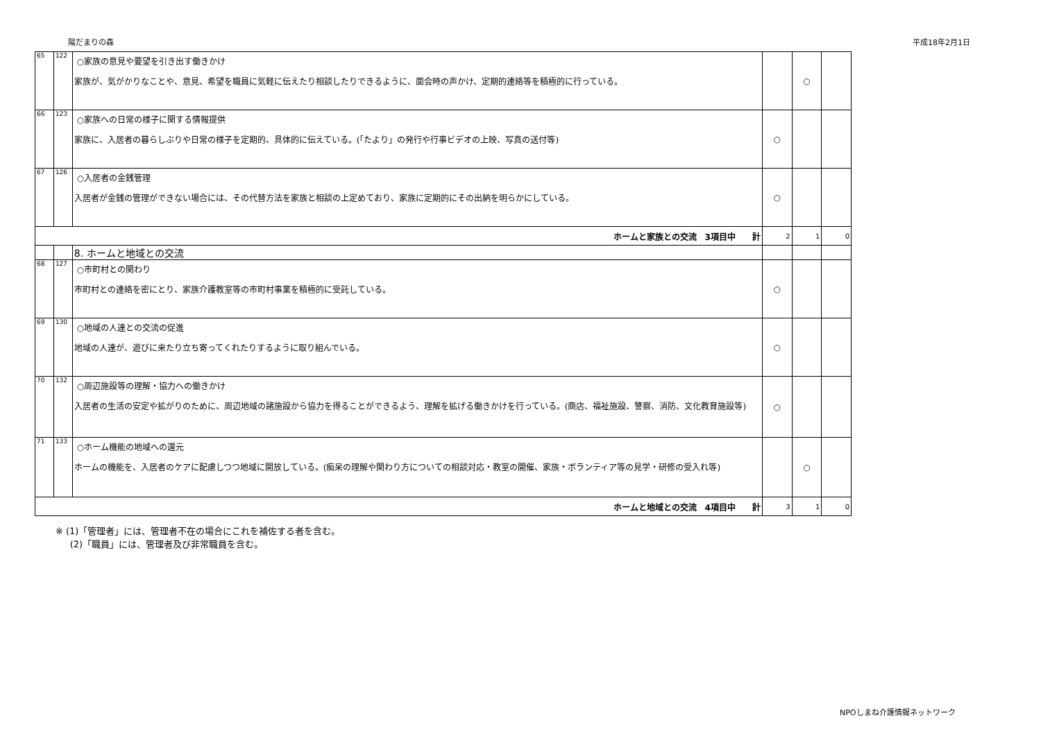陽だまりの森 平成18年2月1日
| 65 | 122 | ○家族の意見や要望を引き出す働きかけ 家族が、気がかりなことや、意見、希望を職員に気軽に伝えたり相談したりできるように、面会時の声かけ、定期的連絡等を積極的に行っている。 | | ○ | |
| 66 | 123 | ○家族への日常の様子に関する情報提供 家族に、入居者の暮らしぶりや日常の様子を定期的、具体的に伝えている。(「たより」の発行や行事ビデオの上映、写真の送付等) | ○ | | |
| 67 | 126 | ○入居者の金銭管理 入居者が金銭の管理ができない場合には、その代替方法を家族と相談の上定めており、家族に定期的にその出納を明らかにしている。 | ○ | | |
| ホームと家族との交流 3項目中 計 | | | 2 | 1 | 0 |
| | | 8. ホームと地域との交流 | | | |
| 68 | 127 | ○市町村との関わり 市町村との連絡を密にとり、家族介護教室等の市町村事業を積極的に受託している。 | ○ | | |
| 69 | 130 | ○地域の人達との交流の促進 地域の人達が、遊びに来たり立ち寄ってくれたりするように取り組んでいる。 | ○ | | |
| 70 | 132 | ○周辺施設等の理解・協力への働きかけ 入居者の生活の安定や拡がりのために、周辺地域の諸施設から協力を得ることができるよう、理解を拡げる働きかけを行っている。(商店、福祉施設、警察、消防、文化教育施設等) | ○ | | |
| 71 | 133 | ○ホーム機能の地域への還元 ホームの機能を、入居者のケアに配慮しつつ地域に開放している。(痴呆の理解や関わり方についての相談対応・教室の開催、家族・ボランティア等の見学・研修の受入れ等) | | ○ | |
| ホームと地域との交流 4項目中 計 | | | 3 | 1 | 0 |
※ (1)「管理者」には、管理者不在の場合にこれを補佐する者を含む。
(2)「職員」には、管理者及び非常職員を含む。
NPOしまね介護情報ネットワーク